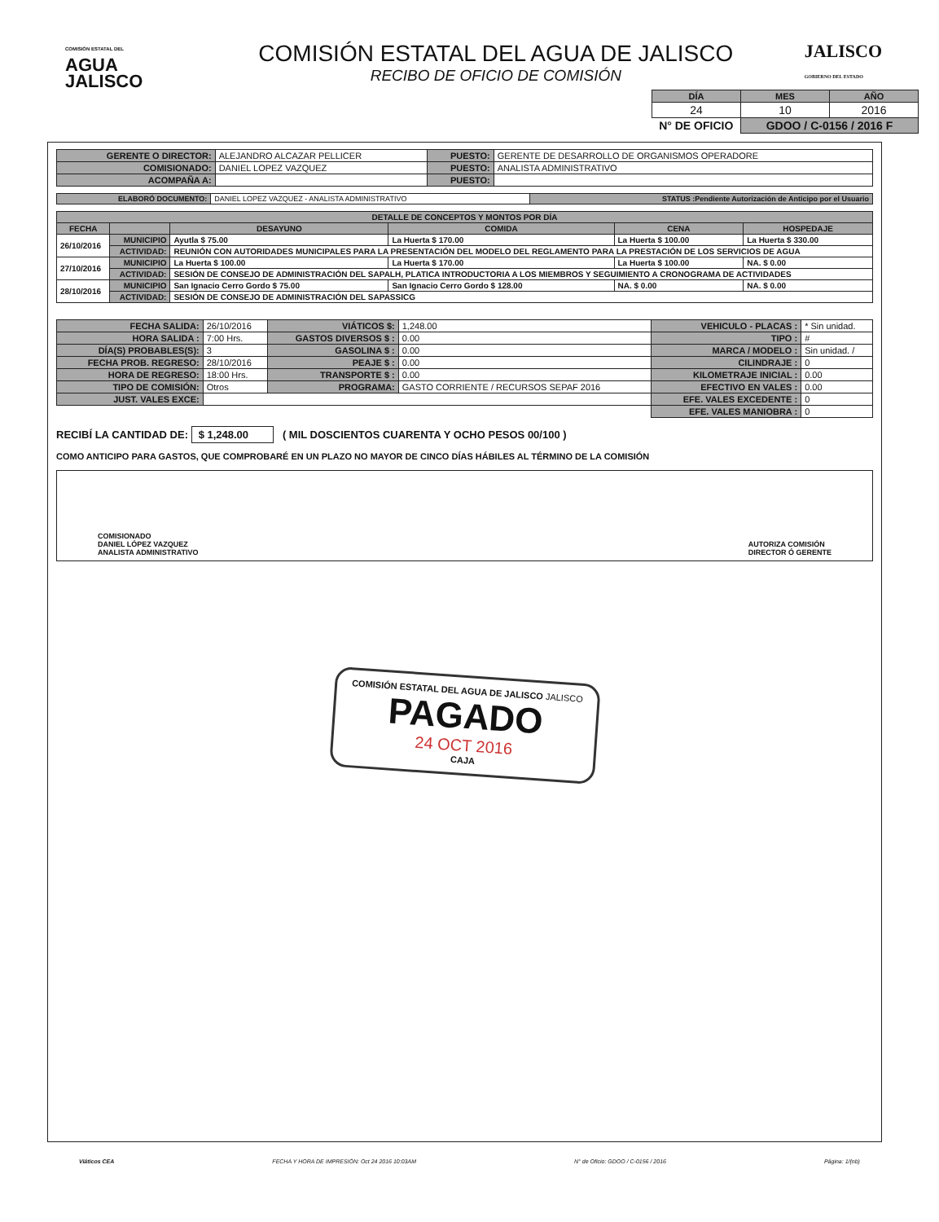COMISIÓN ESTATAL DEL
AGUA
JALISCO
COMISIÓN ESTATAL DEL AGUA DE JALISCO
RECIBO DE OFICIO DE COMISIÓN
JALISCO
GOBIERNO DEL ESTADO
| DÍA | MES | AÑO |
| --- | --- | --- |
| 24 | 10 | 2016 |
| N° DE OFICIO | GDOO / C-0156 / 2016 F | |
| GERENTE O DIRECTOR: | ALEJANDRO ALCAZAR PELLICER | PUESTO: | GERENTE DE DESARROLLO DE ORGANISMOS OPERADORE |
| COMISIONADO: | DANIEL LOPEZ VAZQUEZ | PUESTO: | ANALISTA ADMINISTRATIVO |
| ACOMPAÑA A: | | PUESTO: | |
| ELABORÓ DOCUMENTO: | DANIEL LOPEZ VAZQUEZ - ANALISTA ADMINISTRATIVO | STATUS :Pendiente Autorización de Anticipo por el Usuario |
| DETALLE DE CONCEPTOS Y MONTOS POR DÍA | | | | | |
| --- | --- | --- | --- | --- | --- |
| FECHA | | DESAYUNO | COMIDA | CENA | HOSPEDAJE |
| 26/10/2016 | MUNICIPIO | Ayutla $ 75.00 | La Huerta $ 170.00 | La Huerta $ 100.00 | La Huerta $ 330.00 |
| | ACTIVIDAD: | REUNIÓN CON AUTORIDADES MUNICIPALES PARA LA PRESENTACIÓN DEL MODELO DEL REGLAMENTO PARA LA PRESTACIÓN DE LOS SERVICIOS DE AGUA | | | |
| 27/10/2016 | MUNICIPIO | La Huerta $ 100.00 | La Huerta $ 170.00 | La Huerta $ 100.00 | NA. $ 0.00 |
| | ACTIVIDAD: | SESIÓN DE CONSEJO DE ADMINISTRACIÓN DEL SAPALH, PLATICA INTRODUCTORIA A LOS MIEMBROS Y SEGUIMIENTO A CRONOGRAMA DE ACTIVIDADES | | | |
| 28/10/2016 | MUNICIPIO | San Ignacio Cerro Gordo $ 75.00 | San Ignacio Cerro Gordo $ 128.00 | NA. $ 0.00 | NA. $ 0.00 |
| | ACTIVIDAD: | SESIÓN DE CONSEJO DE ADMINISTRACIÓN DEL SAPASSICG | | | |
| FECHA SALIDA: | 26/10/2016 | VIÁTICOS $: | 1,248.00 | VEHICULO - PLACAS : | * Sin unidad. |
| HORA SALIDA : | 7:00 Hrs. | GASTOS DIVERSOS $ : | 0.00 | TIPO : | # |
| DÍA(S) PROBABLES(S): | 3 | GASOLINA $ : | 0.00 | MARCA / MODELO : | Sin unidad. / |
| FECHA PROB. REGRESO: | 28/10/2016 | PEAJE $ : | 0.00 | CILINDRAJE : | 0 |
| HORA DE REGRESO: | 18:00 Hrs. | TRANSPORTE $ : | 0.00 | KILOMETRAJE INICIAL : | 0.00 |
| TIPO DE COMISIÓN: | Otros | PROGRAMA: | GASTO CORRIENTE / RECURSOS SEPAF 2016 | EFECTIVO EN VALES : | 0.00 |
| JUST. VALES EXCE: | | | | EFE. VALES EXCEDENTE : | 0 |
| | | | | EFE. VALES MANIOBRA : | 0 |
RECIBÍ LA CANTIDAD DE: $ 1,248.00 ( MIL DOSCIENTOS CUARENTA Y OCHO PESOS 00/100 )
COMO ANTICIPO PARA GASTOS, QUE COMPROBARÉ EN UN PLAZO NO MAYOR DE CINCO DÍAS HÁBILES AL TÉRMINO DE LA COMISIÓN
COMISIONADO
DANIEL LÓPEZ VAZQUEZ
ANALISTA ADMINISTRATIVO
AUTORIZA COMISIÓN
DIRECTOR Ó GERENTE
COMISIÓN ESTATAL DEL AGUA DE JALISCO JALISCO
PAGADO
24 OCT 2016
CAJA
Viáticos CEA FECHA Y HORA DE IMPRESIÓN: Oct 24 2016 10:03AM N° de Oficio: GDOO / C-0156 / 2016 Página: 1/(nb)